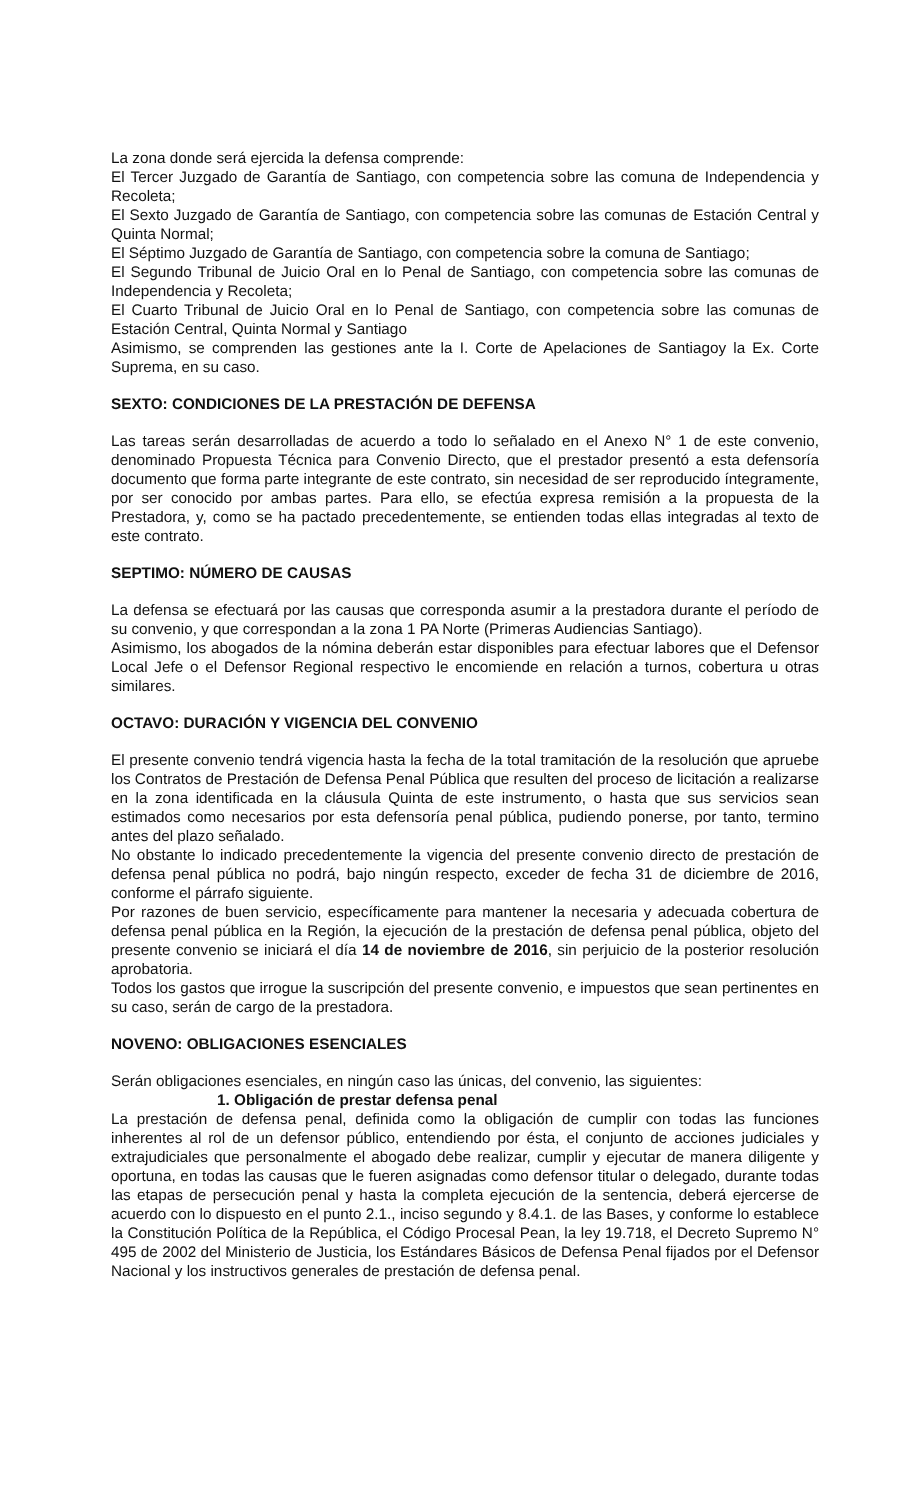La zona donde será ejercida la defensa comprende:
El Tercer Juzgado de Garantía de Santiago, con competencia sobre las comuna de Independencia y Recoleta;
El Sexto Juzgado de Garantía de Santiago, con competencia sobre las comunas de Estación Central y Quinta Normal;
El Séptimo Juzgado de Garantía de Santiago, con competencia sobre la comuna de Santiago;
El Segundo Tribunal de Juicio Oral en lo Penal de Santiago, con competencia sobre las comunas de Independencia y Recoleta;
El Cuarto Tribunal de Juicio Oral en lo Penal de Santiago, con competencia sobre las comunas de Estación Central, Quinta Normal y Santiago
Asimismo, se comprenden las gestiones ante la I. Corte de Apelaciones de Santiagoy la Ex. Corte Suprema, en su caso.
SEXTO: CONDICIONES DE LA PRESTACIÓN DE DEFENSA
Las tareas serán desarrolladas de acuerdo a todo lo señalado en el Anexo N° 1 de este convenio, denominado Propuesta Técnica para Convenio Directo, que el prestador presentó a esta defensoría documento que forma parte integrante de este contrato, sin necesidad de ser reproducido íntegramente, por ser conocido por ambas partes. Para ello, se efectúa expresa remisión a la propuesta de la Prestadora, y, como se ha pactado precedentemente, se entienden todas ellas integradas al texto de este contrato.
SEPTIMO: NÚMERO DE CAUSAS
La defensa se efectuará por las causas que corresponda asumir a la prestadora durante el período de su convenio, y que correspondan a la zona 1 PA Norte (Primeras Audiencias Santiago).
Asimismo, los abogados de la nómina deberán estar disponibles para efectuar labores que el Defensor Local Jefe o el Defensor Regional respectivo le encomiende en relación a turnos, cobertura u otras similares.
OCTAVO: DURACIÓN Y VIGENCIA DEL CONVENIO
El presente convenio tendrá vigencia hasta la fecha de la total tramitación de la resolución que apruebe los Contratos de Prestación de Defensa Penal Pública que resulten del proceso de licitación a realizarse en la zona identificada en la cláusula Quinta de este instrumento, o hasta que sus servicios sean estimados como necesarios por esta defensoría penal pública, pudiendo ponerse, por tanto, termino antes del plazo señalado.
No obstante lo indicado precedentemente la vigencia del presente convenio directo de prestación de defensa penal pública no podrá, bajo ningún respecto, exceder de fecha 31 de diciembre de 2016, conforme el párrafo siguiente.
Por razones de buen servicio, específicamente para mantener la necesaria y adecuada cobertura de defensa penal pública en la Región, la ejecución de la prestación de defensa penal pública, objeto del presente convenio se iniciará el día 14 de noviembre de 2016, sin perjuicio de la posterior resolución aprobatoria.
Todos los gastos que irrogue la suscripción del presente convenio, e impuestos que sean pertinentes en su caso, serán de cargo de la prestadora.
NOVENO: OBLIGACIONES ESENCIALES
Serán obligaciones esenciales, en ningún caso las únicas, del convenio, las siguientes:
1. Obligación de prestar defensa penal
La prestación de defensa penal, definida como la obligación de cumplir con todas las funciones inherentes al rol de un defensor público, entendiendo por ésta, el conjunto de acciones judiciales y extrajudiciales que personalmente el abogado debe realizar, cumplir y ejecutar de manera diligente y oportuna, en todas las causas que le fueren asignadas como defensor titular o delegado, durante todas las etapas de persecución penal y hasta la completa ejecución de la sentencia, deberá ejercerse de acuerdo con lo dispuesto en el punto 2.1., inciso segundo y 8.4.1. de las Bases, y conforme lo establece la Constitución Política de la República, el Código Procesal Pean, la ley 19.718, el Decreto Supremo N° 495 de 2002 del Ministerio de Justicia, los Estándares Básicos de Defensa Penal fijados por el Defensor Nacional y los instructivos generales de prestación de defensa penal.